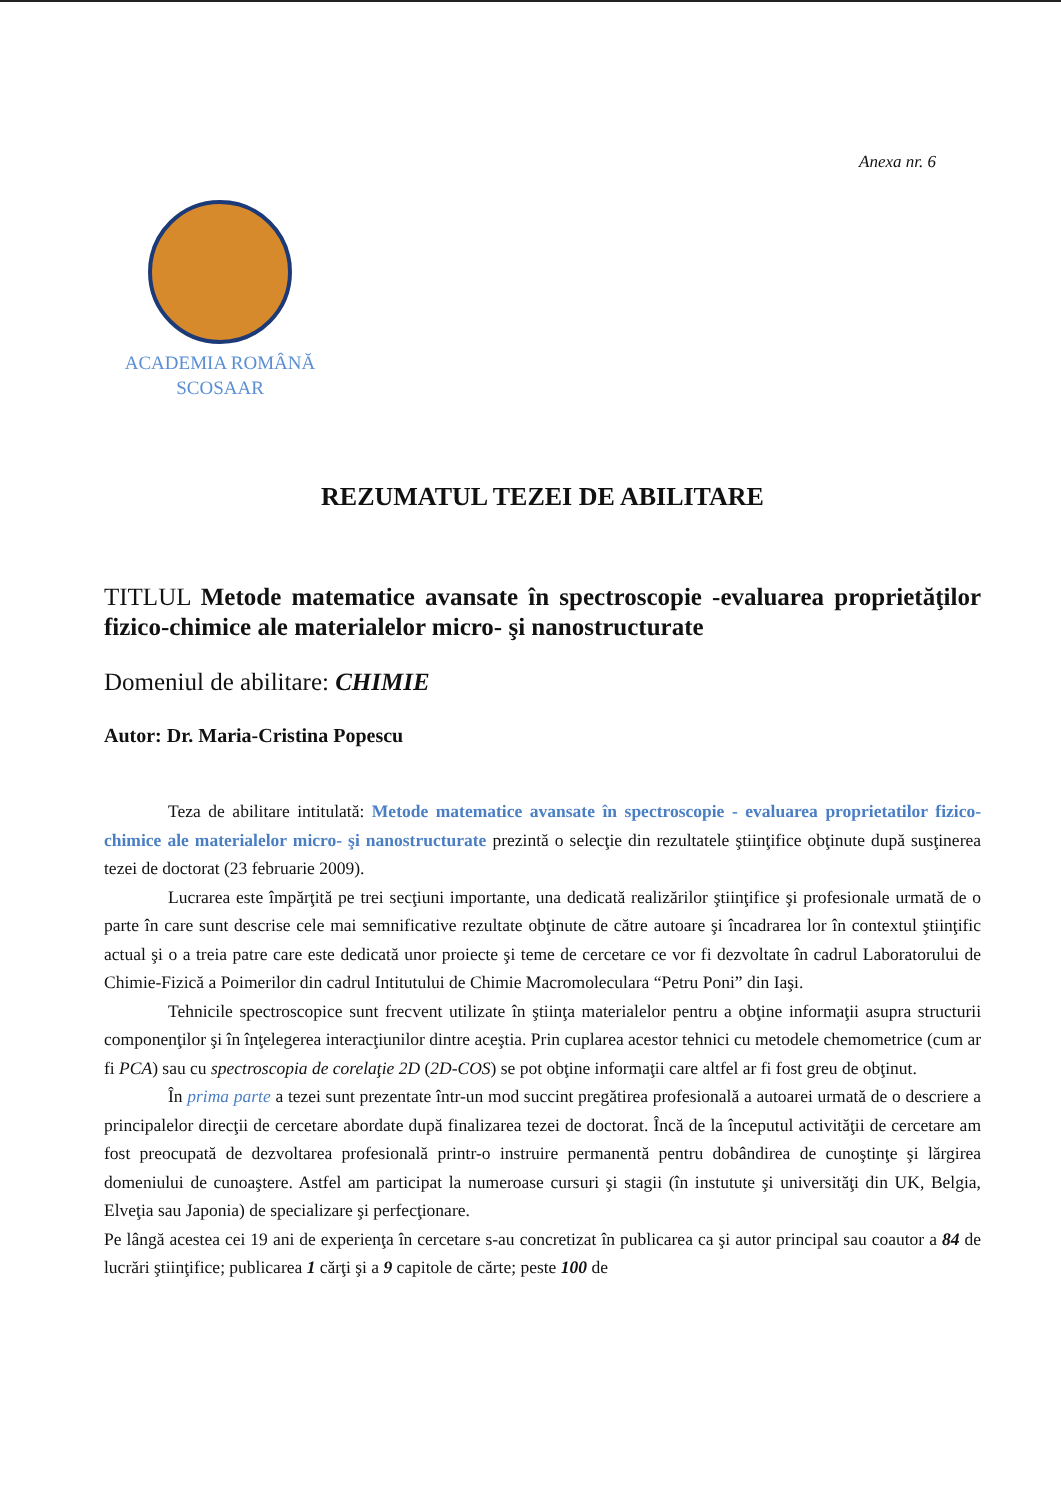Anexa nr. 6
ACADEMIA ROMÂNĂ
SCOSAAR
REZUMATUL TEZEI DE ABILITARE
TITLUL Metode matematice avansate în spectroscopie -evaluarea proprietăţilor fizico-chimice ale materialelor micro- şi nanostructurate
Domeniul de abilitare: CHIMIE
Autor: Dr. Maria-Cristina Popescu
Teza de abilitare intitulată: Metode matematice avansate în spectroscopie - evaluarea proprietatilor fizico-chimice ale materialelor micro- şi nanostructurate prezintă o selecţie din rezultatele ştiinţifice obţinute după susţinerea tezei de doctorat (23 februarie 2009).
Lucrarea este împărţită pe trei secţiuni importante, una dedicată realizărilor ştiinţifice şi profesionale urmată de o parte în care sunt descrise cele mai semnificative rezultate obţinute de către autoare şi încadrarea lor în contextul ştiinţific actual şi o a treia patre care este dedicată unor proiecte şi teme de cercetare ce vor fi dezvoltate în cadrul Laboratorului de Chimie-Fizică a Poimerilor din cadrul Intitutului de Chimie Macromoleculara “Petru Poni” din Iaşi.
Tehnicile spectroscopice sunt frecvent utilizate în ştiinţa materialelor pentru a obţine informaţii asupra structurii componenţilor şi în înţelegerea interacţiunilor dintre aceştia. Prin cuplarea acestor tehnici cu metodele chemometrice (cum ar fi PCA) sau cu spectroscopia de corelaţie 2D (2D-COS) se pot obţine informaţii care altfel ar fi fost greu de obţinut.
În prima parte a tezei sunt prezentate într-un mod succint pregătirea profesională a autoarei urmată de o descriere a principalelor direcţii de cercetare abordate după finalizarea tezei de doctorat. Încă de la începutul activităţii de cercetare am fost preocupată de dezvoltarea profesională printr-o instruire permanentă pentru dobândirea de cunoştinţe şi lărgirea domeniului de cunoaştere. Astfel am participat la numeroase cursuri şi stagii (în instutute şi universităţi din UK, Belgia, Elveţia sau Japonia) de specializare şi perfecţionare.
Pe lângă acestea cei 19 ani de experienţa în cercetare s-au concretizat în publicarea ca şi autor principal sau coautor a 84 de lucrări ştiinţifice; publicarea 1 cărţi şi a 9 capitole de cărte; peste 100 de